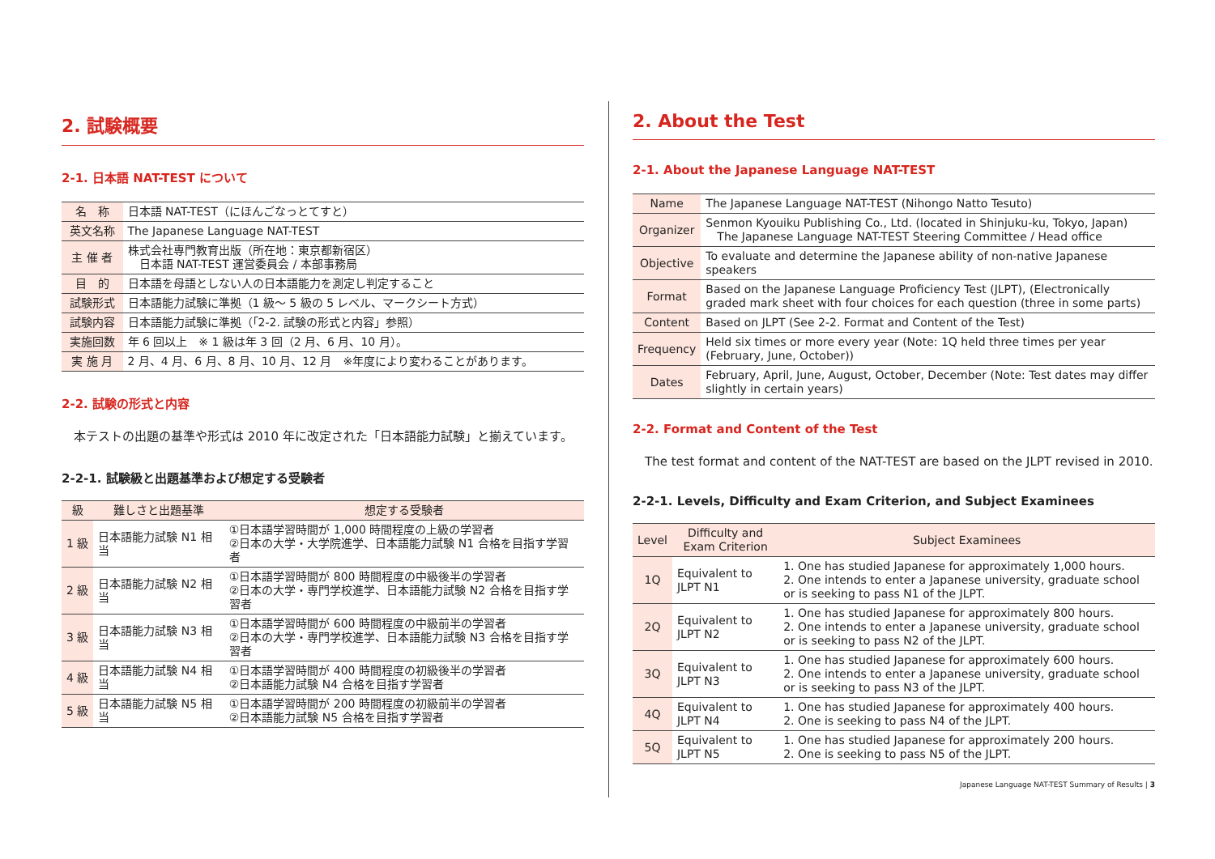2. 試験概要
2-1. 日本語 NAT-TEST について
| 名 称 | 日本語 NAT-TEST（にほんごなっとてすと） |
| 英文名称 | The Japanese Language NAT-TEST |
| 主 催 者 | 株式会社専門教育出版（所在地：東京都新宿区） 日本語 NAT-TEST 運営委員会 / 本部事務局 |
| 目 的 | 日本語を母語としない人の日本語能力を測定し判定すること |
| 試験形式 | 日本語能力試験に準拠（1 級～ 5 級の 5 レベル、マークシート方式） |
| 試験内容 | 日本語能力試験に準拠（「2-2. 試験の形式と内容」参照） |
| 実施回数 | 年 6 回以上 ※ 1 級は年 3 回（2 月、6 月、10 月）。 |
| 実 施 月 | 2 月、4 月、6 月、8 月、10 月、12 月 ※年度により変わることがあります。 |
2-2. 試験の形式と内容
　本テストの出題の基準や形式は 2010 年に改定された「日本語能力試験」と揃えています。
2-2-1. 試験級と出題基準および想定する受験者
| 級 | 難しさと出題基準 | 想定する受験者 |
| --- | --- | --- |
| 1 級 | 日本語能力試験 N1 相当 | ①日本語学習時間が 1,000 時間程度の上級の学習者 ②日本の大学・大学院進学、日本語能力試験 N1 合格を目指す学習者 |
| 2 級 | 日本語能力試験 N2 相当 | ①日本語学習時間が 800 時間程度の中級後半の学習者 ②日本の大学・専門学校進学、日本語能力試験 N2 合格を目指す学習者 |
| 3 級 | 日本語能力試験 N3 相当 | ①日本語学習時間が 600 時間程度の中級前半の学習者 ②日本の大学・専門学校進学、日本語能力試験 N3 合格を目指す学習者 |
| 4 級 | 日本語能力試験 N4 相当 | ①日本語学習時間が 400 時間程度の初級後半の学習者 ②日本語能力試験 N4 合格を目指す学習者 |
| 5 級 | 日本語能力試験 N5 相当 | ①日本語学習時間が 200 時間程度の初級前半の学習者 ②日本語能力試験 N5 合格を目指す学習者 |
2. About the Test
2-1. About the Japanese Language NAT-TEST
| Name | The Japanese Language NAT-TEST (Nihongo Natto Tesuto) |
| Organizer | Senmon Kyouiku Publishing Co., Ltd. (located in Shinjuku-ku, Tokyo, Japan) The Japanese Language NAT-TEST Steering Committee / Head office |
| Objective | To evaluate and determine the Japanese ability of non-native Japanese speakers |
| Format | Based on the Japanese Language Proficiency Test (JLPT), (Electronically graded mark sheet with four choices for each question (three in some parts) |
| Content | Based on JLPT (See 2-2. Format and Content of the Test) |
| Frequency | Held six times or more every year (Note: 1Q held three times per year (February, June, October)) |
| Dates | February, April, June, August, October, December (Note: Test dates may differ slightly in certain years) |
2-2. Format and Content of the Test
　The test format and content of the NAT-TEST are based on the JLPT revised in 2010.
2-2-1. Levels, Difficulty and Exam Criterion, and Subject Examinees
| Level | Difficulty and Exam Criterion | Subject Examinees |
| --- | --- | --- |
| 1Q | Equivalent to JLPT N1 | 1. One has studied Japanese for approximately 1,000 hours. 2. One intends to enter a Japanese university, graduate school or is seeking to pass N1 of the JLPT. |
| 2Q | Equivalent to JLPT N2 | 1. One has studied Japanese for approximately 800 hours. 2. One intends to enter a Japanese university, graduate school or is seeking to pass N2 of the JLPT. |
| 3Q | Equivalent to JLPT N3 | 1. One has studied Japanese for approximately 600 hours. 2. One intends to enter a Japanese university, graduate school or is seeking to pass N3 of the JLPT. |
| 4Q | Equivalent to JLPT N4 | 1. One has studied Japanese for approximately 400 hours. 2. One is seeking to pass N4 of the JLPT. |
| 5Q | Equivalent to JLPT N5 | 1. One has studied Japanese for approximately 200 hours. 2. One is seeking to pass N5 of the JLPT. |
Japanese Language NAT-TEST Summary of Results | 3